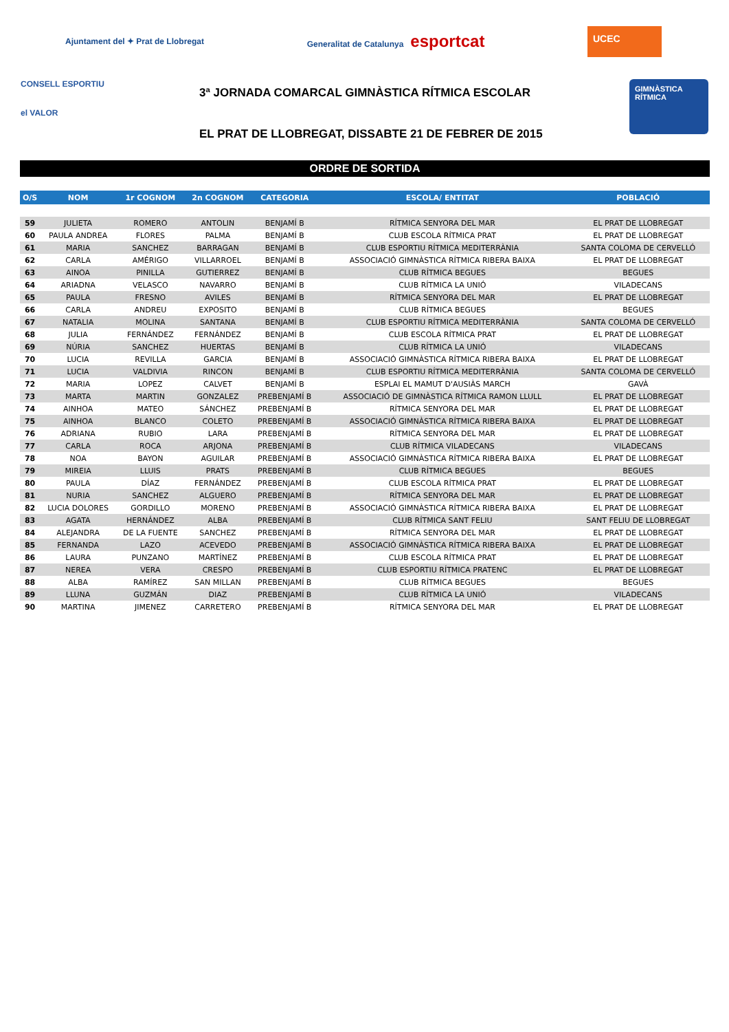Ajuntament del ✦ Prat de Llobregat
Generalitat de Catalunya esportcat
UCEC
CONSELL ESPORTIU
el VALOR
3ª JORNADA COMARCAL GIMNÀSTICA RÍTMICA ESCOLAR
EL PRAT DE LLOBREGAT, DISSABTE 21 DE FEBRER DE 2015
GIMNÀSTICA RÍTMICA
ORDRE DE SORTIDA
| O/S | NOM | 1r COGNOM | 2n COGNOM | CATEGORIA | ESCOLA/ ENTITAT | POBLACIÓ |
| --- | --- | --- | --- | --- | --- | --- |
| 59 | JULIETA | ROMERO | ANTOLIN | BENJAMÍ B | RÍTMICA SENYORA DEL MAR | EL PRAT DE LLOBREGAT |
| 60 | PAULA ANDREA | FLORES | PALMA | BENJAMÍ B | CLUB ESCOLA RÍTMICA PRAT | EL PRAT DE LLOBREGAT |
| 61 | MARIA | SANCHEZ | BARRAGAN | BENJAMÍ B | CLUB ESPORTIU RÍTMICA MEDITERRÀNIA | SANTA COLOMA DE CERVELLÓ |
| 62 | CARLA | AMÉRIGO | VILLARROEL | BENJAMÍ B | ASSOCIACIÓ GIMNÀSTICA RÍTMICA RIBERA BAIXA | EL PRAT DE LLOBREGAT |
| 63 | AINOA | PINILLA | GUTIERREZ | BENJAMÍ B | CLUB RÍTMICA BEGUES | BEGUES |
| 64 | ARIADNA | VELASCO | NAVARRO | BENJAMÍ B | CLUB RÍTMICA LA UNIÓ | VILADECANS |
| 65 | PAULA | FRESNO | AVILES | BENJAMÍ B | RÍTMICA SENYORA DEL MAR | EL PRAT DE LLOBREGAT |
| 66 | CARLA | ANDREU | EXPOSITO | BENJAMÍ B | CLUB RÍTMICA BEGUES | BEGUES |
| 67 | NATALIA | MOLINA | SANTANA | BENJAMÍ B | CLUB ESPORTIU RÍTMICA MEDITERRÀNIA | SANTA COLOMA DE CERVELLÓ |
| 68 | JULIA | FERNÁNDEZ | FERNÁNDEZ | BENJAMÍ B | CLUB ESCOLA RÍTMICA PRAT | EL PRAT DE LLOBREGAT |
| 69 | NÚRIA | SANCHEZ | HUERTAS | BENJAMÍ B | CLUB RÍTMICA LA UNIÓ | VILADECANS |
| 70 | LUCIA | REVILLA | GARCIA | BENJAMÍ B | ASSOCIACIÓ GIMNÀSTICA RÍTMICA RIBERA BAIXA | EL PRAT DE LLOBREGAT |
| 71 | LUCIA | VALDIVIA | RINCON | BENJAMÍ B | CLUB ESPORTIU RÍTMICA MEDITERRÀNIA | SANTA COLOMA DE CERVELLÓ |
| 72 | MARIA | LOPEZ | CALVET | BENJAMÍ B | ESPLAI EL MAMUT D'AUSIÀS MARCH | GAVÀ |
| 73 | MARTA | MARTIN | GONZALEZ | PREBENJAMÍ B | ASSOCIACIÓ DE GIMNÀSTICA RÍTMICA RAMON LLULL | EL PRAT DE LLOBREGAT |
| 74 | AINHOA | MATEO | SÁNCHEZ | PREBENJAMÍ B | RÍTMICA SENYORA DEL MAR | EL PRAT DE LLOBREGAT |
| 75 | AINHOA | BLANCO | COLETO | PREBENJAMÍ B | ASSOCIACIÓ GIMNÀSTICA RÍTMICA RIBERA BAIXA | EL PRAT DE LLOBREGAT |
| 76 | ADRIANA | RUBIO | LARA | PREBENJAMÍ B | RÍTMICA SENYORA DEL MAR | EL PRAT DE LLOBREGAT |
| 77 | CARLA | ROCA | ARJONA | PREBENJAMÍ B | CLUB RÍTMICA VILADECANS | VILADECANS |
| 78 | NOA | BAYON | AGUILAR | PREBENJAMÍ B | ASSOCIACIÓ GIMNÀSTICA RÍTMICA RIBERA BAIXA | EL PRAT DE LLOBREGAT |
| 79 | MIREIA | LLUIS | PRATS | PREBENJAMÍ B | CLUB RÍTMICA BEGUES | BEGUES |
| 80 | PAULA | DÍAZ | FERNÁNDEZ | PREBENJAMÍ B | CLUB ESCOLA RÍTMICA PRAT | EL PRAT DE LLOBREGAT |
| 81 | NURIA | SANCHEZ | ALGUERO | PREBENJAMÍ B | RÍTMICA SENYORA DEL MAR | EL PRAT DE LLOBREGAT |
| 82 | LUCIA DOLORES | GORDILLO | MORENO | PREBENJAMÍ B | ASSOCIACIÓ GIMNÀSTICA RÍTMICA RIBERA BAIXA | EL PRAT DE LLOBREGAT |
| 83 | AGATA | HERNÁNDEZ | ALBA | PREBENJAMÍ B | CLUB RÍTMICA SANT FELIU | SANT FELIU DE LLOBREGAT |
| 84 | ALEJANDRA | DE LA FUENTE | SANCHEZ | PREBENJAMÍ B | RÍTMICA SENYORA DEL MAR | EL PRAT DE LLOBREGAT |
| 85 | FERNANDA | LAZO | ACEVEDO | PREBENJAMÍ B | ASSOCIACIÓ GIMNÀSTICA RÍTMICA RIBERA BAIXA | EL PRAT DE LLOBREGAT |
| 86 | LAURA | PUNZANO | MARTÍNEZ | PREBENJAMÍ B | CLUB ESCOLA RÍTMICA PRAT | EL PRAT DE LLOBREGAT |
| 87 | NEREA | VERA | CRESPO | PREBENJAMÍ B | CLUB ESPORTIU RÍTMICA PRATENC | EL PRAT DE LLOBREGAT |
| 88 | ALBA | RAMÍREZ | SAN MILLAN | PREBENJAMÍ B | CLUB RÍTMICA BEGUES | BEGUES |
| 89 | LLUNA | GUZMÁN | DIAZ | PREBENJAMÍ B | CLUB RÍTMICA LA UNIÓ | VILADECANS |
| 90 | MARTINA | JIMENEZ | CARRETERO | PREBENJAMÍ B | RÍTMICA SENYORA DEL MAR | EL PRAT DE LLOBREGAT |